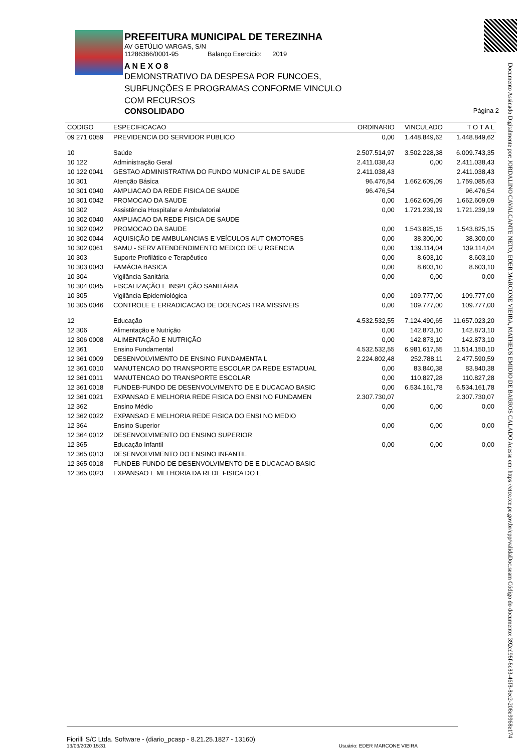Documento Assinado Digitalmente por: JORDALINO CAVALCANTE NETO, EDER MARCONE VIEIRA, MATHEUS EMIDIO DE BARROS CALADO Acesse em: https://etce.tce.pe.gov.br/epp/validaDoc.seam Código do documento: 392cd98f-8c83-46f8-8ec2-208e9968e174
PREFEITURA MUNICIPAL DE TEREZINHA
AV GETÚLIO VARGAS, S/N
11286366/0001-95 Balanço Exercício: 2019
A N E X O 8
DEMONSTRATIVO DA DESPESA POR FUNCOES, SUBFUNÇÕES E PROGRAMAS CONFORME VINCULO COM RECURSOS
CONSOLIDADO Página 2
| CODIGO | ESPECIFICACAO | ORDINARIO | VINCULADO | T O T A L |
| --- | --- | --- | --- | --- |
| 09 271 0059 | PREVIDENCIA DO SERVIDOR PUBLICO | 0,00 | 1.448.849,62 | 1.448.849,62 |
| 10 | Saúde | 2.507.514,97 | 3.502.228,38 | 6.009.743,35 |
| 10 122 | Administração Geral | 2.411.038,43 | 0,00 | 2.411.038,43 |
| 10 122 0041 | GESTAO ADMINISTRATIVA DO FUNDO MUNICIP AL DE SAUDE | 2.411.038,43 | | 2.411.038,43 |
| 10 301 | Atenção Básica | 96.476,54 | 1.662.609,09 | 1.759.085,63 |
| 10 301 0040 | AMPLIACAO DA REDE FISICA DE SAUDE | 96.476,54 | | 96.476,54 |
| 10 301 0042 | PROMOCAO DA SAUDE | 0,00 | 1.662.609,09 | 1.662.609,09 |
| 10 302 | Assistência Hospitalar e Ambulatorial | 0,00 | 1.721.239,19 | 1.721.239,19 |
| 10 302 0040 | AMPLIACAO DA REDE FISICA DE SAUDE | | | |
| 10 302 0042 | PROMOCAO DA SAUDE | 0,00 | 1.543.825,15 | 1.543.825,15 |
| 10 302 0044 | AQUISIÇÃO DE AMBULANCIAS E VEÍCULOS AUT OMOTORES | 0,00 | 38.300,00 | 38.300,00 |
| 10 302 0061 | SAMU - SERV ATENDENDIMENTO MEDICO DE U RGENCIA | 0,00 | 139.114,04 | 139.114,04 |
| 10 303 | Suporte Profilático e Terapêutico | 0,00 | 8.603,10 | 8.603,10 |
| 10 303 0043 | FAMÁCIA BASICA | 0,00 | 8.603,10 | 8.603,10 |
| 10 304 | Vigilância Sanitária | 0,00 | 0,00 | 0,00 |
| 10 304 0045 | FISCALIZAÇÃO E INSPEÇÃO SANITÁRIA | | | |
| 10 305 | Vigilância Epidemiológica | 0,00 | 109.777,00 | 109.777,00 |
| 10 305 0046 | CONTROLE E ERRADICACAO DE DOENCAS TRA MISSIVEIS | 0,00 | 109.777,00 | 109.777,00 |
| 12 | Educação | 4.532.532,55 | 7.124.490,65 | 11.657.023,20 |
| 12 306 | Alimentação e Nutrição | 0,00 | 142.873,10 | 142.873,10 |
| 12 306 0008 | ALIMENTAÇÃO E NUTRIÇÃO | 0,00 | 142.873,10 | 142.873,10 |
| 12 361 | Ensino Fundamental | 4.532.532,55 | 6.981.617,55 | 11.514.150,10 |
| 12 361 0009 | DESENVOLVIMENTO DE ENSINO FUNDAMENTA L | 2.224.802,48 | 252.788,11 | 2.477.590,59 |
| 12 361 0010 | MANUTENCAO DO TRANSPORTE ESCOLAR DA REDE ESTADUAL | 0,00 | 83.840,38 | 83.840,38 |
| 12 361 0011 | MANUTENCAO DO TRANSPORTE ESCOLAR | 0,00 | 110.827,28 | 110.827,28 |
| 12 361 0018 | FUNDEB-FUNDO DE DESENVOLVIMENTO DE E DUCACAO BASIC | 0,00 | 6.534.161,78 | 6.534.161,78 |
| 12 361 0021 | EXPANSAO E MELHORIA REDE FISICA DO ENSI NO FUNDAMEN | 2.307.730,07 | | 2.307.730,07 |
| 12 362 | Ensino Médio | 0,00 | 0,00 | 0,00 |
| 12 362 0022 | EXPANSAO E MELHORIA REDE FISICA DO ENSI NO MEDIO | | | |
| 12 364 | Ensino Superior | 0,00 | 0,00 | 0,00 |
| 12 364 0012 | DESENVOLVIMENTO DO ENSINO SUPERIOR | | | |
| 12 365 | Educação Infantil | 0,00 | 0,00 | 0,00 |
| 12 365 0013 | DESENVOLVIMENTO DO ENSINO INFANTIL | | | |
| 12 365 0018 | FUNDEB-FUNDO DE DESENVOLVIMENTO DE E DUCACAO BASIC | | | |
| 12 365 0023 | EXPANSAO E MELHORIA DA REDE FISICA DO E | | | |
Fiorilli S/C Ltda. Software - (diario_pcasp - 8.21.25.1827 - 13160)
13/03/2020 15:31 Usuário: EDER MARCONE VIEIRA